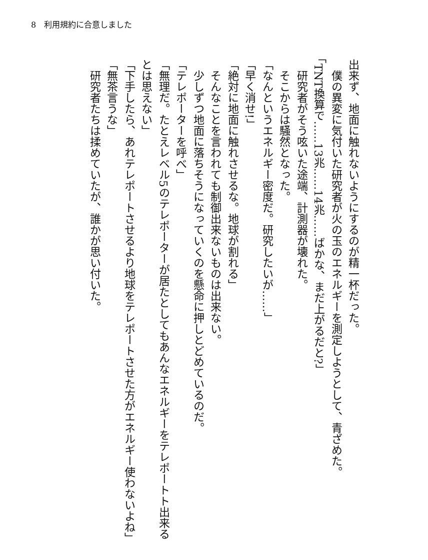8　利用規約に合意しました
出来ず、地面に触れないようにするのが精一杯だった。
　僕の異変に気付いた研究者が火の玉のエネルギーを測定しようとして、青ざめた。
「TNT換算で……13兆……14兆……ばかな、まだ上がるだと?」
　研究者がそう呟いた途端、計測器が壊れた。
　そこからは騒然となった。
「なんというエネルギー密度だ。研究したいが……」
「早く消せ!」
「絶対に地面に触れさせるな。地球が割れる」
　そんなことを言われても制御出来ないものは出来ない。
　少しずつ地面に落ちそうになっていくのを懸命に押しとどめているのだ。
「テレポーターを呼べ」
「無理だ。たとえレベル5のテレポーターが居たとしてもあんなエネルギーをテレポートト出来るとは思えない」
「下手したら、あれテレポートさせるより地球をテレポートさせた方がエネルギー使わないよね」
「無茶言うな」
　研究者たちは揉めていたが、誰かが思い付いた。